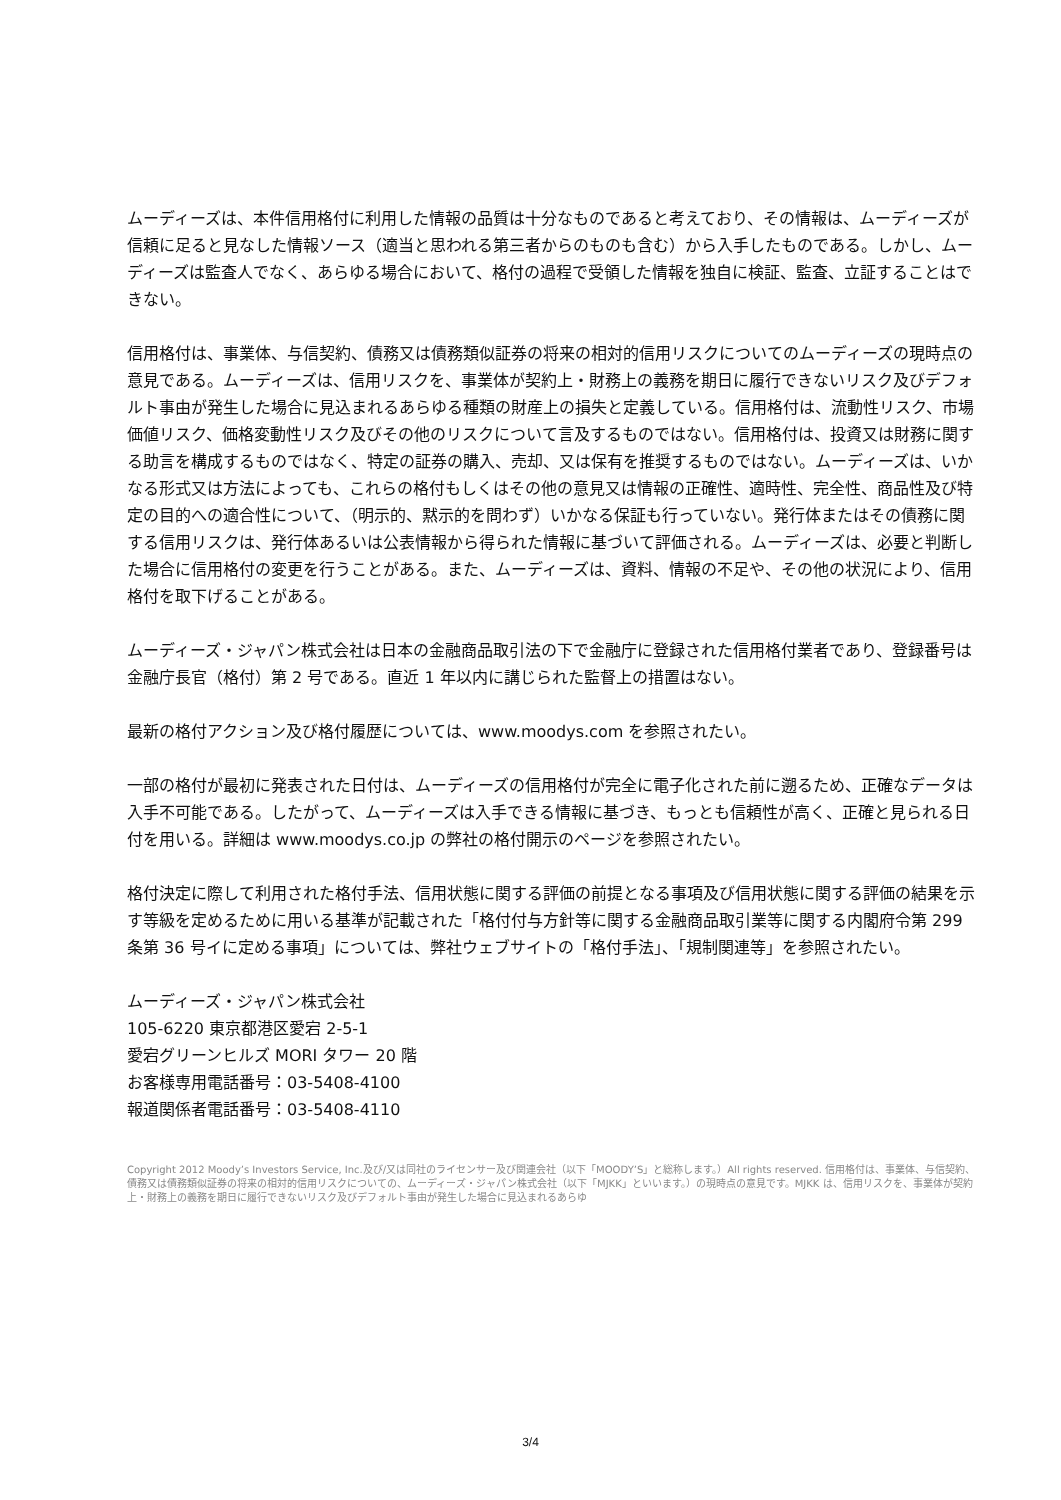ムーディーズは、本件信用格付に利用した情報の品質は十分なものであると考えており、その情報は、ムーディーズが信頼に足ると見なした情報ソース（適当と思われる第三者からのものも含む）から入手したものである。しかし、ムーディーズは監査人でなく、あらゆる場合において、格付の過程で受領した情報を独自に検証、監査、立証することはできない。
信用格付は、事業体、与信契約、債務又は債務類似証券の将来の相対的信用リスクについてのムーディーズの現時点の意見である。ムーディーズは、信用リスクを、事業体が契約上・財務上の義務を期日に履行できないリスク及びデフォルト事由が発生した場合に見込まれるあらゆる種類の財産上の損失と定義している。信用格付は、流動性リスク、市場価値リスク、価格変動性リスク及びその他のリスクについて言及するものではない。信用格付は、投資又は財務に関する助言を構成するものではなく、特定の証券の購入、売却、又は保有を推奨するものではない。ムーディーズは、いかなる形式又は方法によっても、これらの格付もしくはその他の意見又は情報の正確性、適時性、完全性、商品性及び特定の目的への適合性について、（明示的、黙示的を問わず）いかなる保証も行っていない。発行体またはその債務に関する信用リスクは、発行体あるいは公表情報から得られた情報に基づいて評価される。ムーディーズは、必要と判断した場合に信用格付の変更を行うことがある。また、ムーディーズは、資料、情報の不足や、その他の状況により、信用格付を取下げることがある。
ムーディーズ・ジャパン株式会社は日本の金融商品取引法の下で金融庁に登録された信用格付業者であり、登録番号は金融庁長官（格付）第 2 号である。直近 1 年以内に講じられた監督上の措置はない。
最新の格付アクション及び格付履歴については、www.moodys.com を参照されたい。
一部の格付が最初に発表された日付は、ムーディーズの信用格付が完全に電子化された前に遡るため、正確なデータは入手不可能である。したがって、ムーディーズは入手できる情報に基づき、もっとも信頼性が高く、正確と見られる日付を用いる。詳細は www.moodys.co.jp の弊社の格付開示のページを参照されたい。
格付決定に際して利用された格付手法、信用状態に関する評価の前提となる事項及び信用状態に関する評価の結果を示す等級を定めるために用いる基準が記載された「格付付与方針等に関する金融商品取引業等に関する内閣府令第 299 条第 36 号イに定める事項」については、弊社ウェブサイトの「格付手法」、「規制関連等」を参照されたい。
ムーディーズ・ジャパン株式会社
105-6220 東京都港区愛宕 2-5-1
愛宕グリーンヒルズ MORI タワー 20 階
お客様専用電話番号：03-5408-4100
報道関係者電話番号：03-5408-4110
Copyright 2012 Moody’s Investors Service, Inc.及び/又は同社のライセンサー及び関連会社（以下「MOODY’S」と総称します。）All rights reserved. 信用格付は、事業体、与信契約、債務又は債務類似証券の将来の相対的信用リスクについての、ムーディーズ・ジャパン株式会社（以下「MJKK」といいます。）の現時点の意見です。MJKK は、信用リスクを、事業体が契約上・財務上の義務を期日に履行できないリスク及びデフォルト事由が発生した場合に見込まれるあらゆ
3/4